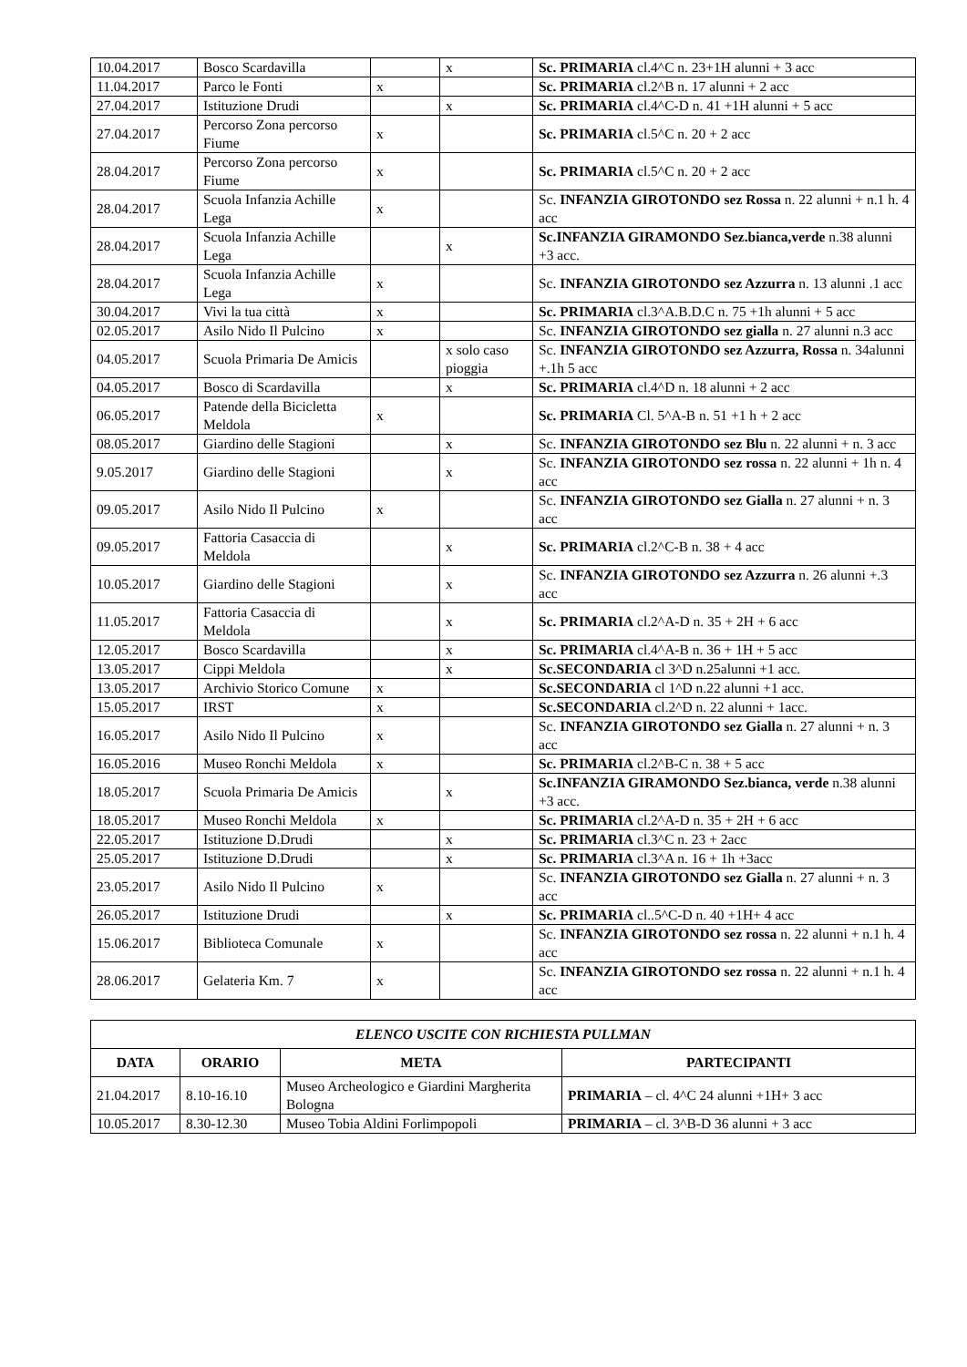| 10.04.2017 | Bosco Scardavilla | | x | Sc. PRIMARIA cl.4^C n. 23+1H alunni + 3 acc |
| 11.04.2017 | Parco le Fonti | x | | Sc. PRIMARIA cl.2^B n. 17 alunni + 2 acc |
| 27.04.2017 | Istituzione Drudi | | x | Sc. PRIMARIA cl.4^C-D n. 41 +1H alunni + 5 acc |
| 27.04.2017 | Percorso Zona percorso Fiume | x | | Sc. PRIMARIA cl.5^C n. 20 + 2 acc |
| 28.04.2017 | Percorso Zona percorso Fiume | x | | Sc. PRIMARIA cl.5^C n. 20 + 2 acc |
| 28.04.2017 | Scuola Infanzia Achille Lega | x | | Sc. INFANZIA GIROTONDO sez Rossa n. 22 alunni + n.1 h. 4 acc |
| 28.04.2017 | Scuola Infanzia Achille Lega | | x | Sc.INFANZIA GIRAMONDO Sez.bianca,verde n.38 alunni +3 acc. |
| 28.04.2017 | Scuola Infanzia Achille Lega | x | | Sc. INFANZIA GIROTONDO sez Azzurra n. 13 alunni .1 acc |
| 30.04.2017 | Vivi la tua città | x | | Sc. PRIMARIA cl.3^A.B.D.C n. 75 +1h alunni + 5 acc |
| 02.05.2017 | Asilo Nido Il Pulcino | x | | Sc. INFANZIA GIROTONDO sez gialla n. 27 alunni n.3 acc |
| 04.05.2017 | Scuola Primaria De Amicis | | x solo caso pioggia | Sc. INFANZIA GIROTONDO sez Azzurra, Rossa n. 34alunni +.1h 5 acc |
| 04.05.2017 | Bosco di Scardavilla | | x | Sc. PRIMARIA cl.4^D n. 18 alunni + 2 acc |
| 06.05.2017 | Patende della Bicicletta Meldola | x | | Sc. PRIMARIA Cl. 5^A-B n. 51 +1 h + 2 acc |
| 08.05.2017 | Giardino delle Stagioni | | x | Sc. INFANZIA GIROTONDO sez Blu n. 22 alunni + n. 3 acc |
| 9.05.2017 | Giardino delle Stagioni | | x | Sc. INFANZIA GIROTONDO sez rossa n. 22 alunni + 1h n. 4 acc |
| 09.05.2017 | Asilo Nido Il Pulcino | x | | Sc. INFANZIA GIROTONDO sez Gialla n. 27 alunni + n. 3 acc |
| 09.05.2017 | Fattoria Casaccia di Meldola | | x | Sc. PRIMARIA cl.2^C-B n. 38 + 4 acc |
| 10.05.2017 | Giardino delle Stagioni | | x | Sc. INFANZIA GIROTONDO sez Azzurra n. 26 alunni +.3 acc |
| 11.05.2017 | Fattoria Casaccia di Meldola | | x | Sc. PRIMARIA cl.2^A-D n. 35 + 2H + 6 acc |
| 12.05.2017 | Bosco Scardavilla | | x | Sc. PRIMARIA cl.4^A-B n. 36 + 1H + 5 acc |
| 13.05.2017 | Cippi Meldola | | x | Sc.SECONDARIA cl 3^D n.25alunni +1 acc. |
| 13.05.2017 | Archivio Storico Comune | x | | Sc.SECONDARIA cl 1^D n.22 alunni +1 acc. |
| 15.05.2017 | IRST | x | | Sc.SECONDARIA cl.2^D n. 22 alunni + 1acc. |
| 16.05.2017 | Asilo Nido Il Pulcino | x | | Sc. INFANZIA GIROTONDO sez Gialla n. 27 alunni + n. 3 acc |
| 16.05.2016 | Museo Ronchi Meldola | x | | Sc. PRIMARIA cl.2^B-C n. 38 + 5 acc |
| 18.05.2017 | Scuola Primaria De Amicis | | x | Sc.INFANZIA GIRAMONDO Sez.bianca, verde n.38 alunni +3 acc. |
| 18.05.2017 | Museo Ronchi Meldola | x | | Sc. PRIMARIA cl.2^A-D n. 35 + 2H + 6 acc |
| 22.05.2017 | Istituzione D.Drudi | | x | Sc. PRIMARIA cl.3^C n. 23 + 2acc |
| 25.05.2017 | Istituzione D.Drudi | | x | Sc. PRIMARIA cl.3^A n. 16 + 1h +3acc |
| 23.05.2017 | Asilo Nido Il Pulcino | x | | Sc. INFANZIA GIROTONDO sez Gialla n. 27 alunni + n. 3 acc |
| 26.05.2017 | Istituzione Drudi | | x | Sc. PRIMARIA cl..5^C-D n. 40 +1H+ 4 acc |
| 15.06.2017 | Biblioteca Comunale | x | | Sc. INFANZIA GIROTONDO sez rossa n. 22 alunni + n.1 h. 4 acc |
| 28.06.2017 | Gelateria Km. 7 | x | | Sc. INFANZIA GIROTONDO sez rossa n. 22 alunni + n.1 h. 4 acc |
| ELENCO USCITE CON RICHIESTA PULLMAN | | | |
| --- | --- | --- | --- |
| DATA | ORARIO | META | PARTECIPANTI |
| 21.04.2017 | 8.10-16.10 | Museo Archeologico e Giardini Margherita Bologna | PRIMARIA – cl. 4^C 24 alunni +1H+ 3 acc |
| 10.05.2017 | 8.30-12.30 | Museo Tobia Aldini Forlimpopoli | PRIMARIA – cl. 3^B-D 36 alunni + 3 acc |